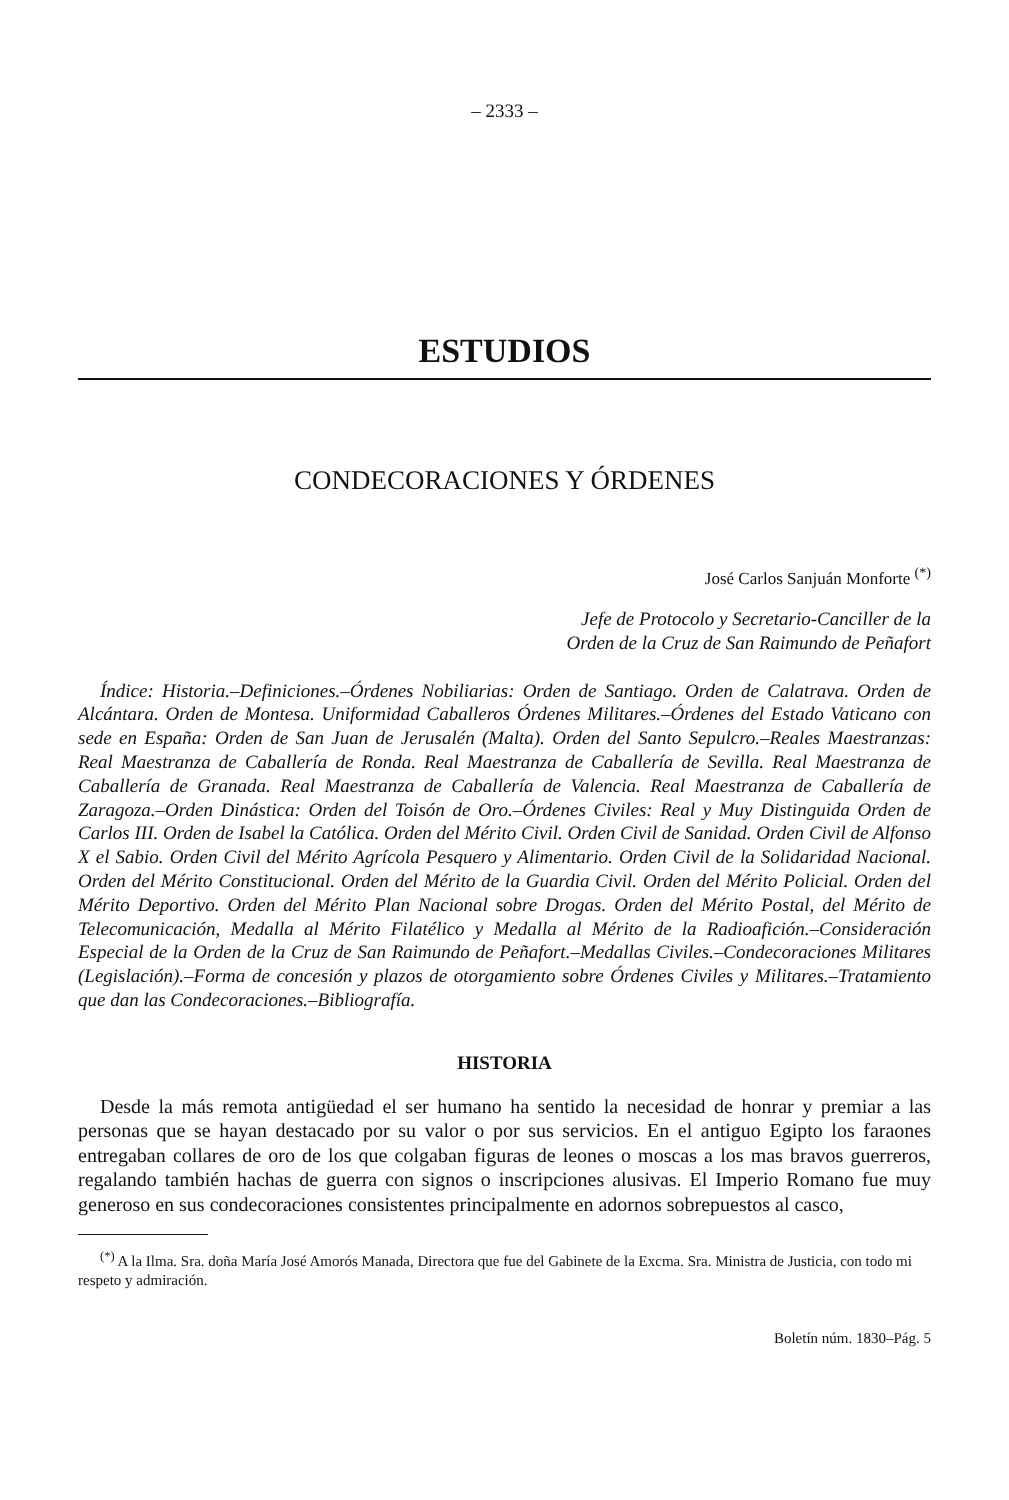– 2333 –
ESTUDIOS
CONDECORACIONES Y ÓRDENES
José Carlos Sanjuán Monforte <sup>(*)</sup>
Jefe de Protocolo y Secretario-Canciller de la
Orden de la Cruz de San Raimundo de Peñafort
Índice: Historia.–Definiciones.–Órdenes Nobiliarias: Orden de Santiago. Orden de Calatrava. Orden de Alcántara. Orden de Montesa. Uniformidad Caballeros Órdenes Militares.–Órdenes del Estado Vaticano con sede en España: Orden de San Juan de Jerusalén (Malta). Orden del Santo Sepulcro.–Reales Maestranzas: Real Maestranza de Caballería de Ronda. Real Maestranza de Caballería de Sevilla. Real Maestranza de Caballería de Granada. Real Maestranza de Caballería de Valencia. Real Maestranza de Caballería de Zaragoza.–Orden Dinástica: Orden del Toisón de Oro.–Órdenes Civiles: Real y Muy Distinguida Orden de Carlos III. Orden de Isabel la Católica. Orden del Mérito Civil. Orden Civil de Sanidad. Orden Civil de Alfonso X el Sabio. Orden Civil del Mérito Agrícola Pesquero y Alimentario. Orden Civil de la Solidaridad Nacional. Orden del Mérito Constitucional. Orden del Mérito de la Guardia Civil. Orden del Mérito Policial. Orden del Mérito Deportivo. Orden del Mérito Plan Nacional sobre Drogas. Orden del Mérito Postal, del Mérito de Telecomunicación, Medalla al Mérito Filatélico y Medalla al Mérito de la Radioafición.–Consideración Especial de la Orden de la Cruz de San Raimundo de Peñafort.–Medallas Civiles.–Condecoraciones Militares (Legislación).–Forma de concesión y plazos de otorgamiento sobre Órdenes Civiles y Militares.–Tratamiento que dan las Condecoraciones.–Bibliografía.
HISTORIA
Desde la más remota antigüedad el ser humano ha sentido la necesidad de honrar y premiar a las personas que se hayan destacado por su valor o por sus servicios. En el antiguo Egipto los faraones entregaban collares de oro de los que colgaban figuras de leones o moscas a los mas bravos guerreros, regalando también hachas de guerra con signos o inscripciones alusivas. El Imperio Romano fue muy generoso en sus condecoraciones consistentes principalmente en adornos sobrepuestos al casco,
<sup>(*)</sup> A la Ilma. Sra. doña María José Amorós Manada, Directora que fue del Gabinete de la Excma. Sra. Ministra de Justicia, con todo mi respeto y admiración.
Boletín núm. 1830–Pág. 5